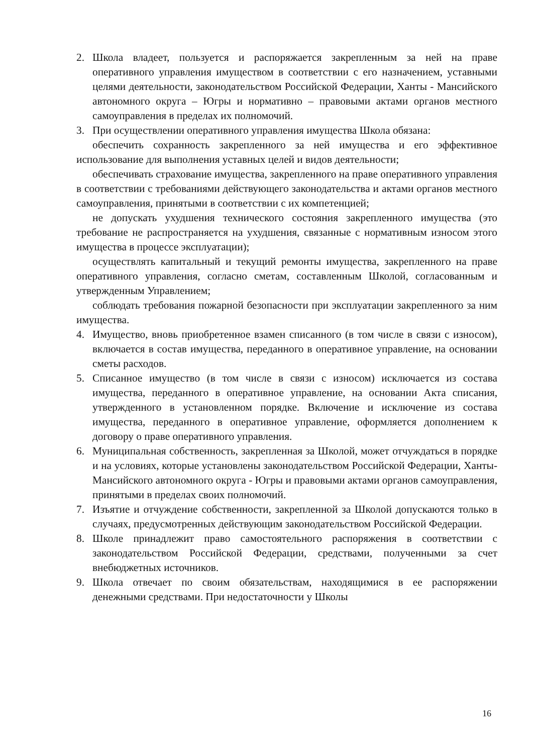2. Школа владеет, пользуется и распоряжается закрепленным за ней на праве оперативного управления имуществом в соответствии с его назначением, уставными целями деятельности, законодательством Российской Федерации, Ханты - Мансийского автономного округа – Югры и нормативно – правовыми актами органов местного самоуправления в пределах их полномочий.
3. При осуществлении оперативного управления имущества Школа обязана:
обеспечить сохранность закрепленного за ней имущества и его эффективное использование для выполнения уставных целей и видов деятельности;
обеспечивать страхование имущества, закрепленного на праве оперативного управления в соответствии с требованиями действующего законодательства и актами органов местного самоуправления, принятыми в соответствии с их компетенцией;
не допускать ухудшения технического состояния закрепленного имущества (это требование не распространяется на ухудшения, связанные с нормативным износом этого имущества в процессе эксплуатации);
осуществлять капитальный и текущий ремонты имущества, закрепленного на праве оперативного управления, согласно сметам, составленным Школой, согласованным и утвержденным Управлением;
соблюдать требования пожарной безопасности при эксплуатации закрепленного за ним имущества.
4. Имущество, вновь приобретенное взамен списанного (в том числе в связи с износом), включается в состав имущества, переданного в оперативное управление, на основании сметы расходов.
5. Списанное имущество (в том числе в связи с износом) исключается из состава имущества, переданного в оперативное управление, на основании Акта списания, утвержденного в установленном порядке. Включение и исключение из состава имущества, переданного в оперативное управление, оформляется дополнением к договору о праве оперативного управления.
6. Муниципальная собственность, закрепленная за Школой, может отчуждаться в порядке и на условиях, которые установлены законодательством Российской Федерации, Ханты-Мансийского автономного округа - Югры и правовыми актами органов самоуправления, принятыми в пределах своих полномочий.
7. Изъятие и отчуждение собственности, закрепленной за Школой допускаются только в случаях, предусмотренных действующим законодательством Российской Федерации.
8. Школе принадлежит право самостоятельного распоряжения в соответствии с законодательством Российской Федерации, средствами, полученными за счет внебюджетных источников.
9. Школа отвечает по своим обязательствам, находящимися в ее распоряжении денежными средствами. При недостаточности у Школы
16